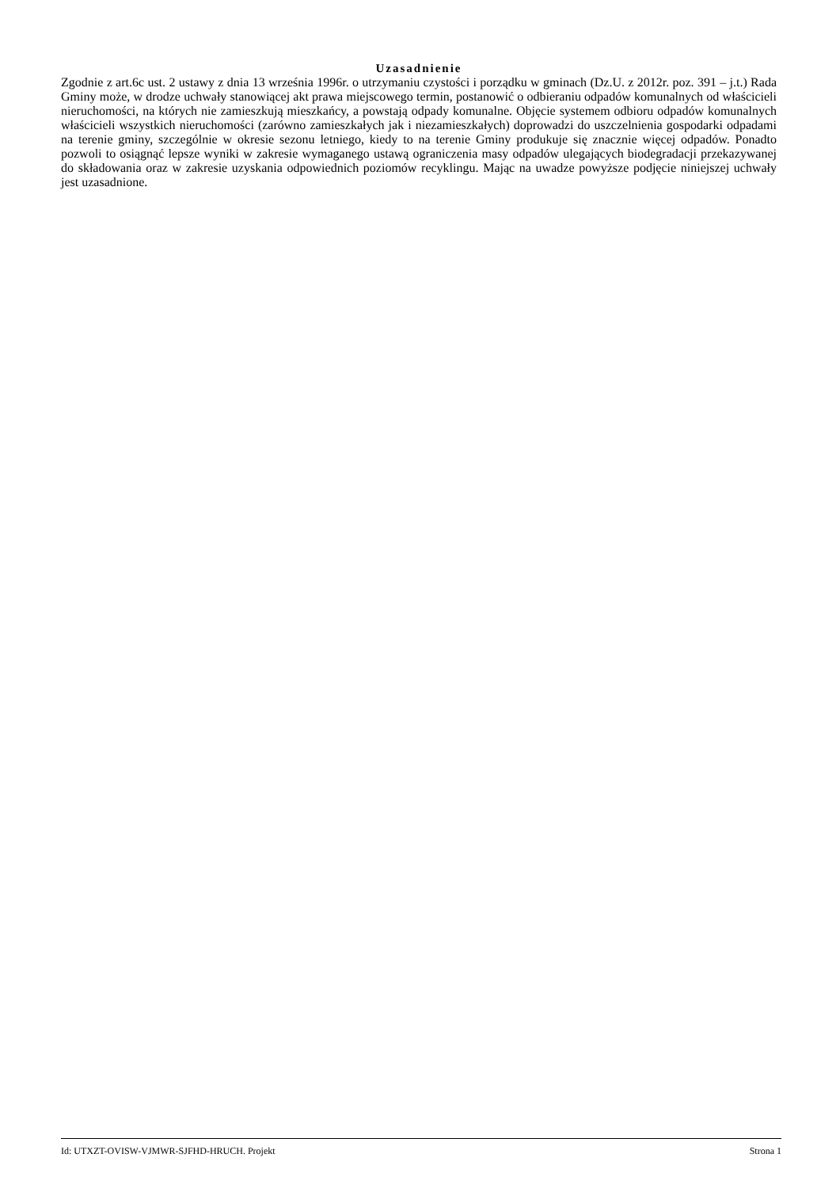Uzasadnienie
Zgodnie z art.6c ust. 2 ustawy z dnia 13 września 1996r. o utrzymaniu czystości i porządku w gminach (Dz.U. z 2012r. poz. 391 – j.t.) Rada Gminy może, w drodze uchwały stanowiącej akt prawa miejscowego termin, postanowić o odbieraniu odpadów komunalnych od właścicieli nieruchomości, na których nie zamieszkują mieszkańcy, a powstają odpady komunalne. Objęcie systemem odbioru odpadów komunalnych właścicieli wszystkich nieruchomości (zarówno zamieszkałych jak i niezamieszkałych) doprowadzi do uszczelnienia gospodarki odpadami na terenie gminy, szczególnie w okresie sezonu letniego, kiedy to na terenie Gminy produkuje się znacznie więcej odpadów. Ponadto pozwoli to osiągnąć lepsze wyniki w zakresie wymaganego ustawą ograniczenia masy odpadów ulegających biodegradacji przekazywanej do składowania oraz w zakresie uzyskania odpowiednich poziomów recyklingu. Mając na uwadze powyższe podjęcie niniejszej uchwały jest uzasadnione.
Id: UTXZT-OVISW-VJMWR-SJFHD-HRUCH. Projekt Strona 1